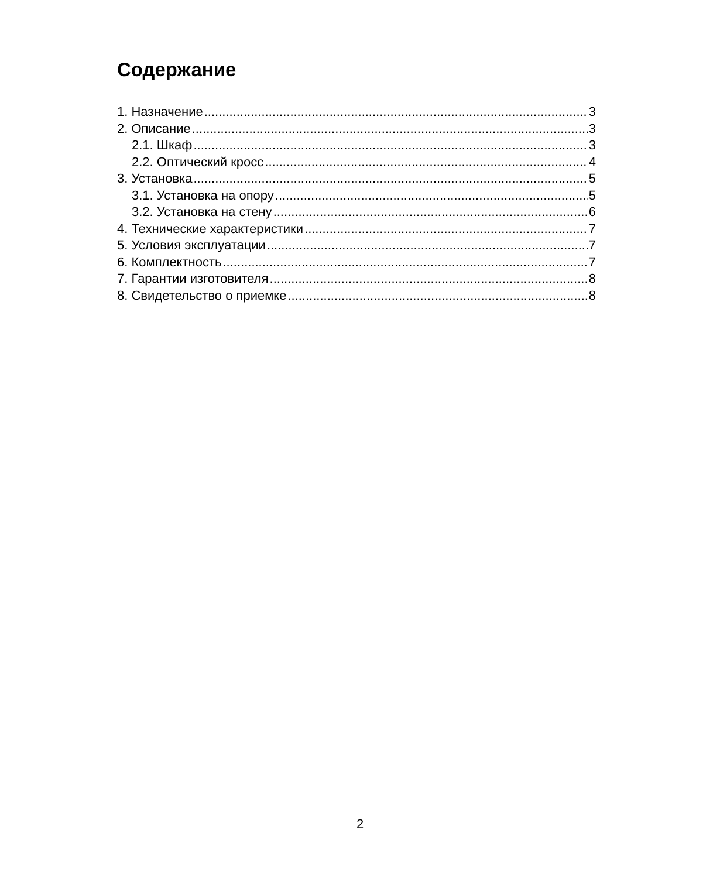Содержание
1. Назначение 3
2. Описание 3
2.1. Шкаф 3
2.2. Оптический кросс 4
3. Установка 5
3.1. Установка на опору 5
3.2. Установка на стену 6
4. Технические характеристики 7
5. Условия эксплуатации 7
6. Комплектность 7
7. Гарантии изготовителя 8
8. Свидетельство о приемке 8
2